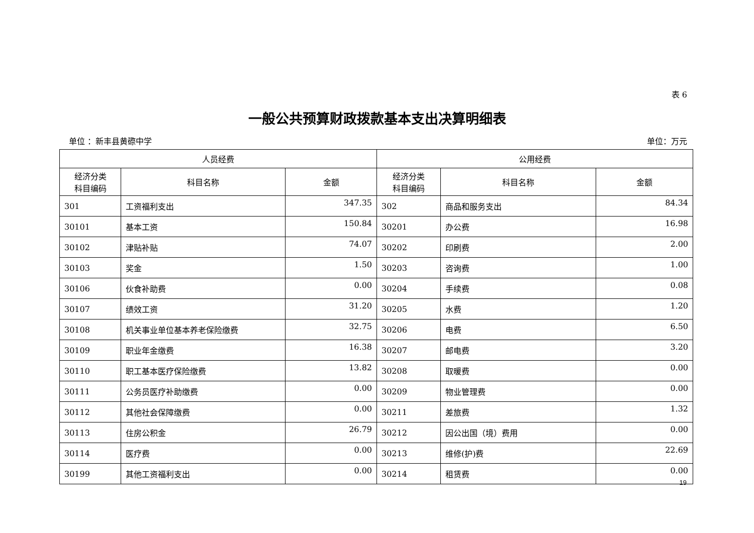表 6
一般公共预算财政拨款基本支出决算明细表
单位 ：新丰县黄磜中学 单位：万元
| 人员经费 | | | 公用经费 | | |
| --- | --- | --- | --- | --- | --- |
| 经济分类 科目编码 | 科目名称 | 金额 | 经济分类 科目编码 | 科目名称 | 金额 |
| 301 | 工资福利支出 | 347.35 | 302 | 商品和服务支出 | 84.34 |
| 30101 | 基本工资 | 150.84 | 30201 | 办公费 | 16.98 |
| 30102 | 津贴补贴 | 74.07 | 30202 | 印刷费 | 2.00 |
| 30103 | 奖金 | 1.50 | 30203 | 咨询费 | 1.00 |
| 30106 | 伙食补助费 | 0.00 | 30204 | 手续费 | 0.08 |
| 30107 | 绩效工资 | 31.20 | 30205 | 水费 | 1.20 |
| 30108 | 机关事业单位基本养老保险缴费 | 32.75 | 30206 | 电费 | 6.50 |
| 30109 | 职业年金缴费 | 16.38 | 30207 | 邮电费 | 3.20 |
| 30110 | 职工基本医疗保险缴费 | 13.82 | 30208 | 取暖费 | 0.00 |
| 30111 | 公务员医疗补助缴费 | 0.00 | 30209 | 物业管理费 | 0.00 |
| 30112 | 其他社会保障缴费 | 0.00 | 30211 | 差旅费 | 1.32 |
| 30113 | 住房公积金 | 26.79 | 30212 | 因公出国（境）费用 | 0.00 |
| 30114 | 医疗费 | 0.00 | 30213 | 维修(护)费 | 22.69 |
| 30199 | 其他工资福利支出 | 0.00 | 30214 | 租赁费 | 0.00 |
19